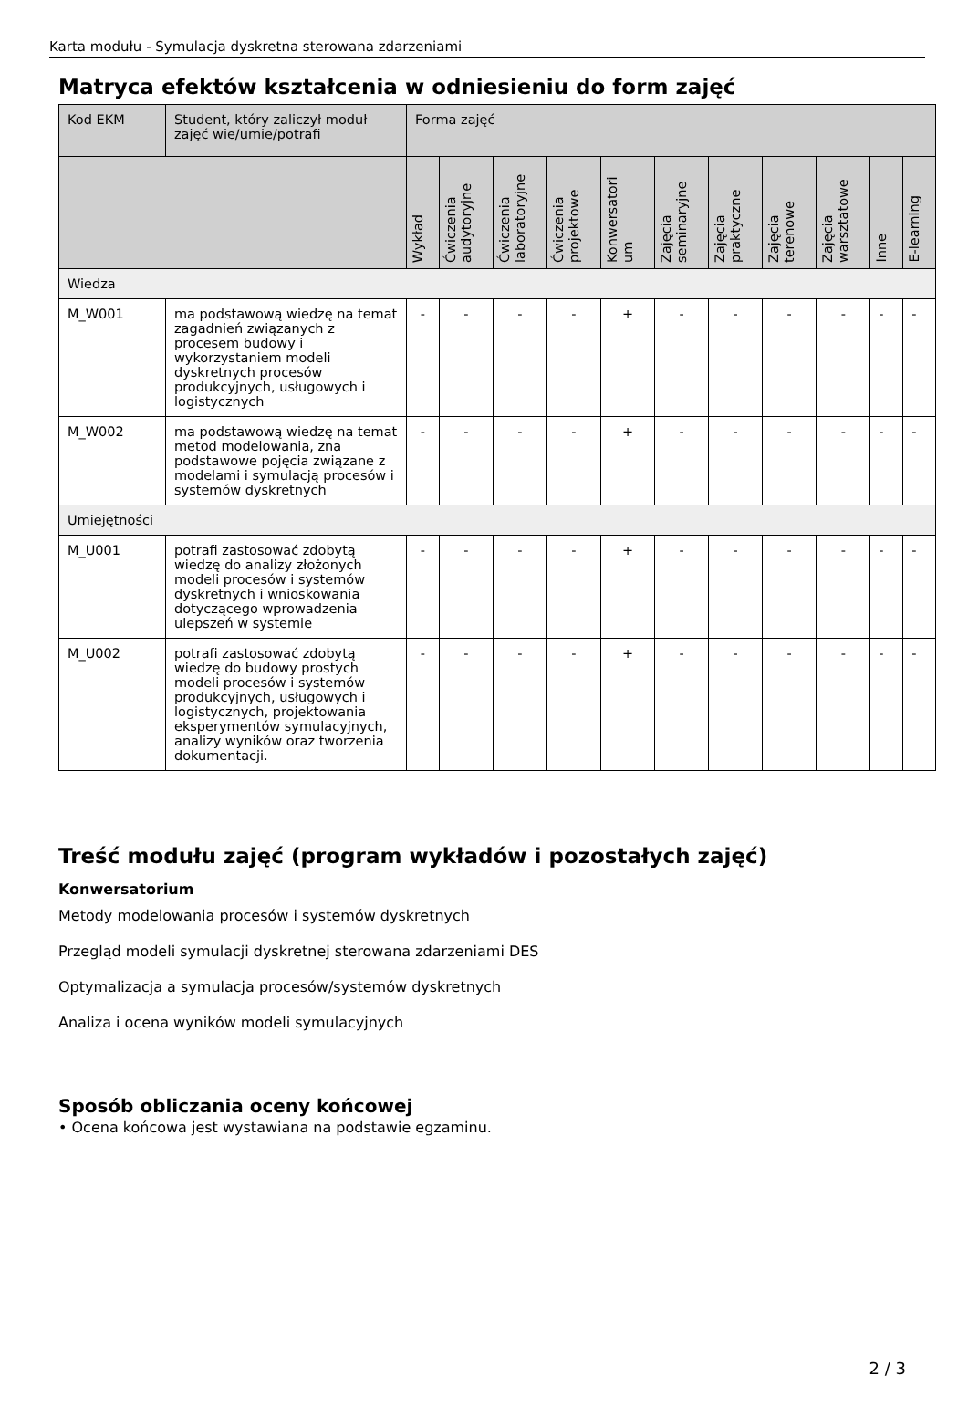Karta modułu - Symulacja dyskretna sterowana zdarzeniami
Matryca efektów kształcenia w odniesieniu do form zajęć
| Kod EKM | Student, który zaliczył moduł zajęć wie/umie/potrafi | Forma zajęć | | | | | | | | | | |
| --- | --- | --- | --- | --- | --- | --- | --- | --- | --- | --- | --- | --- |
| | | Wykład | Ćwiczenia audytoryjne | Ćwiczenia laboratoryjne | Ćwiczenia projektowe | Konwersatori um | Zajęcia seminaryjne | Zajęcia praktyczne | Zajęcia terenowe | Zajęcia warsztatowe | Inne | E-learning |
| Wiedza | | | | | | | | | | | | |
| M_W001 | ma podstawową wiedzę na temat zagadnień związanych z procesem budowy i wykorzystaniem modeli dyskretnych procesów produkcyjnych, usługowych i logistycznych | - | - | - | - | + | - | - | - | - | - | - |
| M_W002 | ma podstawową wiedzę na temat metod modelowania, zna podstawowe pojęcia związane z modelami i symulacją procesów i systemów dyskretnych | - | - | - | - | + | - | - | - | - | - | - |
| Umiejętności | | | | | | | | | | | | |
| M_U001 | potrafi zastosować zdobytą wiedzę do analizy złożonych modeli procesów i systemów dyskretnych i wnioskowania dotyczącego wprowadzenia ulepszeń w systemie | - | - | - | - | + | - | - | - | - | - | - |
| M_U002 | potrafi zastosować zdobytą wiedzę do budowy prostych modeli procesów i systemów produkcyjnych, usługowych i logistycznych, projektowania eksperymentów symulacyjnych, analizy wyników oraz tworzenia dokumentacji. | - | - | - | - | + | - | - | - | - | - | - |
Treść modułu zajęć (program wykładów i pozostałych zajęć)
Konwersatorium
Metody modelowania procesów i systemów dyskretnych
Przegląd modeli symulacji dyskretnej sterowana zdarzeniami DES
Optymalizacja a symulacja procesów/systemów dyskretnych
Analiza i ocena wyników modeli symulacyjnych
Sposób obliczania oceny końcowej
• Ocena końcowa jest wystawiana na podstawie egzaminu.
2 / 3